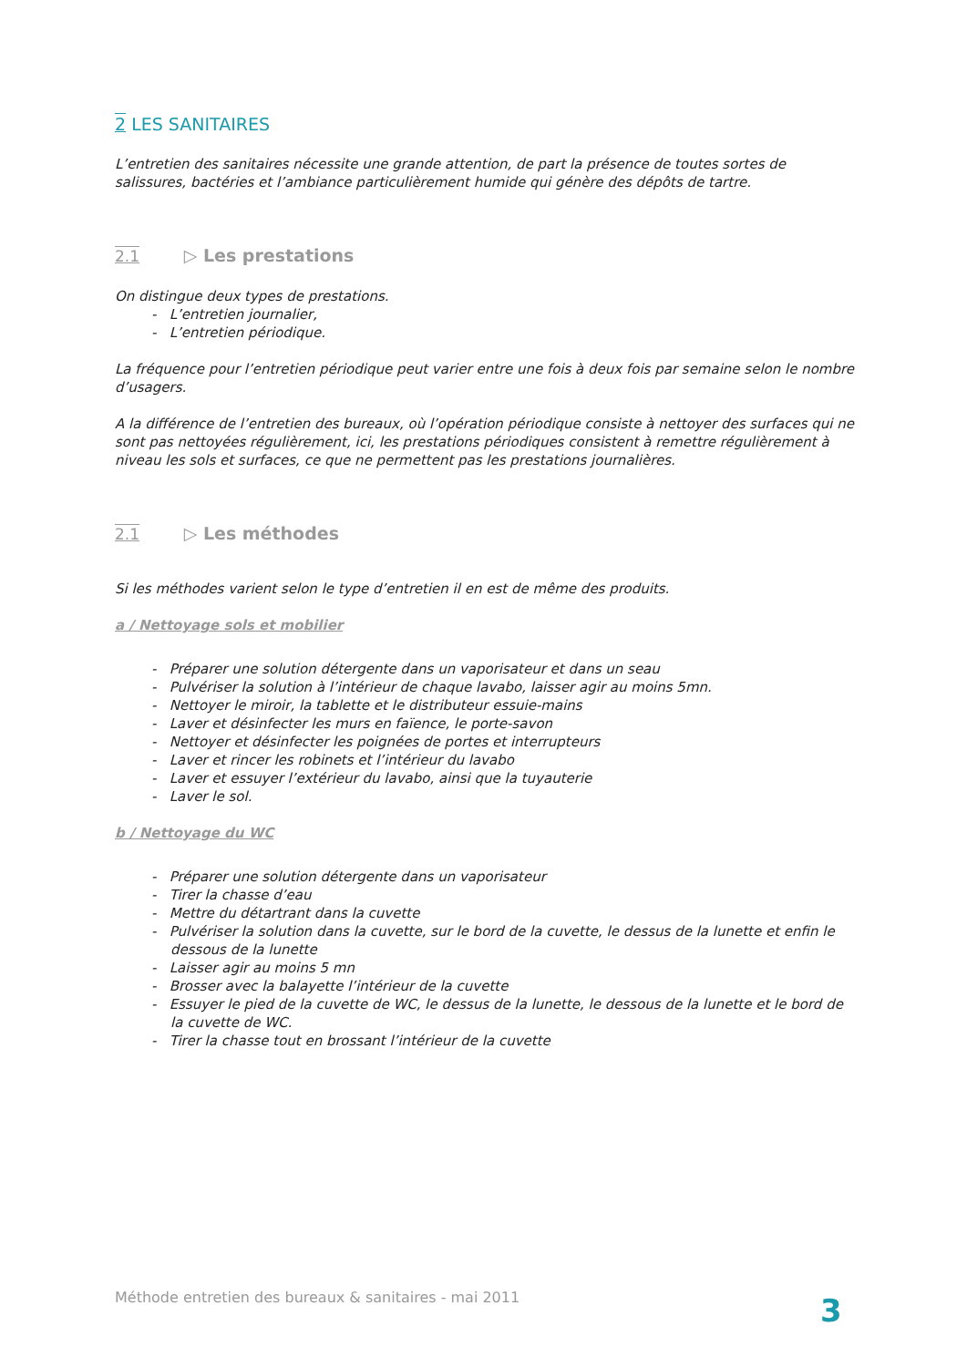2 LES SANITAIRES
L’entretien des sanitaires nécessite une grande attention, de part la présence de toutes sortes de salissures, bactéries et l’ambiance particulièrement humide qui génère des dépôts de tartre.
2.1 ▷ Les prestations
On distingue deux types de prestations.
- L’entretien journalier,
- L’entretien périodique.
La fréquence pour l’entretien périodique peut varier entre une fois à deux fois par semaine selon le nombre d’usagers.
A la différence de l’entretien des bureaux, où l’opération périodique consiste à nettoyer des surfaces qui ne sont pas nettoyées régulièrement, ici, les prestations périodiques consistent à remettre régulièrement à niveau les sols et surfaces, ce que ne permettent pas les prestations journalières.
2.1 ▷ Les méthodes
Si les méthodes varient selon le type d’entretien il en est de même des produits.
a / Nettoyage sols et mobilier
- Préparer une solution détergente dans un vaporisateur et dans un seau
- Pulvériser la solution à l’intérieur de chaque lavabo, laisser agir au moins 5mn.
- Nettoyer le miroir, la tablette et le distributeur essuie-mains
- Laver et désinfecter les murs en faïence, le porte-savon
- Nettoyer et désinfecter les poignées de portes et interrupteurs
- Laver et rincer les robinets et l’intérieur du lavabo
- Laver et essuyer l’extérieur du lavabo, ainsi que la tuyauterie
- Laver le sol.
b / Nettoyage du WC
- Préparer une solution détergente dans un vaporisateur
- Tirer la chasse d’eau
- Mettre du détartrant dans la cuvette
- Pulvériser la solution dans la cuvette, sur le bord de la cuvette, le dessus de la lunette et enfin le dessous de la lunette
- Laisser agir au moins 5 mn
- Brosser avec la balayette l’intérieur de la cuvette
- Essuyer le pied de la cuvette de WC, le dessus de la lunette, le dessous de la lunette et le bord de la cuvette de WC.
- Tirer la chasse tout en brossant l’intérieur de la cuvette
Méthode entretien des bureaux & sanitaires - mai 2011
3